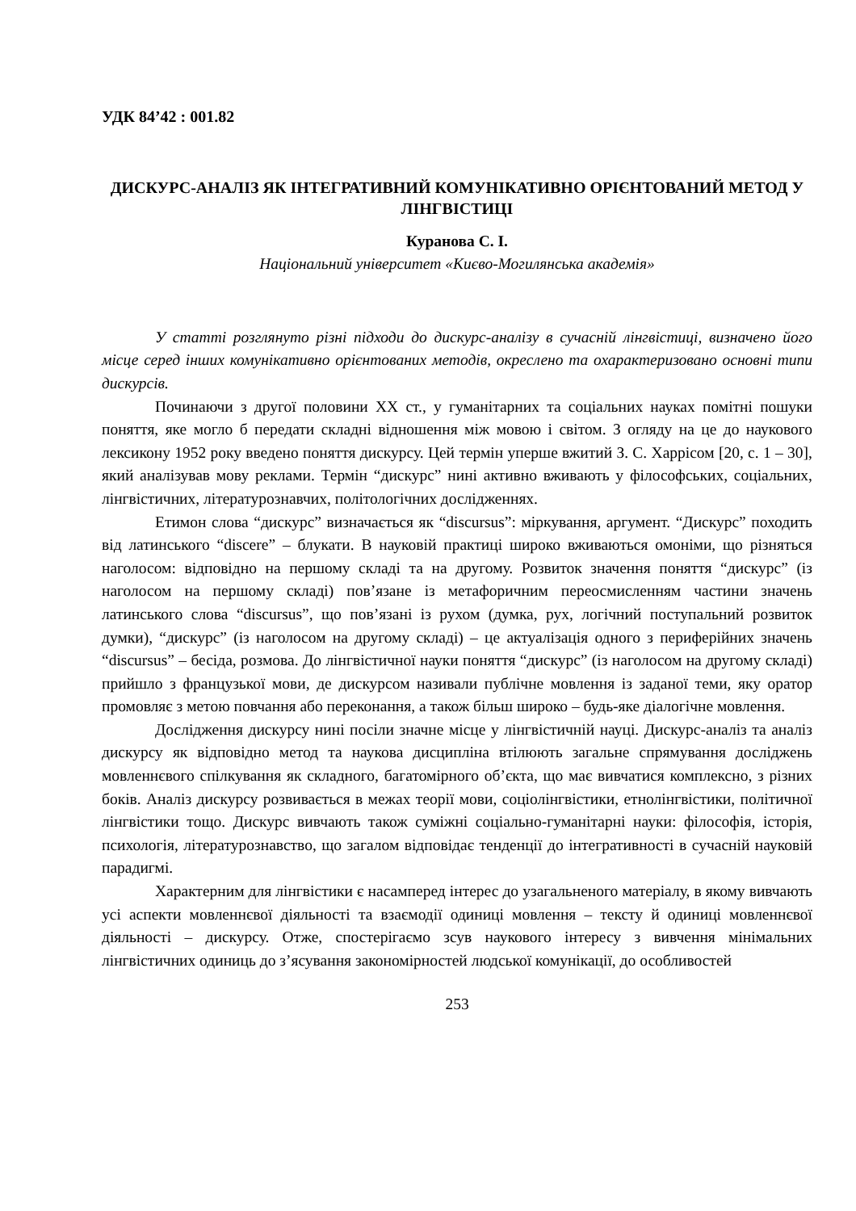УДК 84’42 : 001.82
ДИСКУРС-АНАЛІЗ ЯК ІНТЕГРАТИВНИЙ КОМУНІКАТИВНО ОРІЄНТОВАНИЙ МЕТОД У ЛІНГВІСТИЦІ
Куранова С. І.
Національний університет «Києво-Могилянська академія»
У статті розглянуто різні підходи до дискурс-аналізу в сучасній лінгвістиці, визначено його місце серед інших комунікативно орієнтованих методів, окреслено та охарактеризовано основні типи дискурсів.
Починаючи з другої половини ХХ ст., у гуманітарних та соціальних науках помітні пошуки поняття, яке могло б передати складні відношення між мовою і світом. З огляду на це до наукового лексикону 1952 року введено поняття дискурсу. Цей термін уперше вжитий З. С. Харрісом [20, с. 1 – 30], який аналізував мову реклами. Термін “дискурс” нині активно вживають у філософських, соціальних, лінгвістичних, літературознавчих, політологічних дослідженнях.
Етимон слова “дискурс” визначається як “discursus”: міркування, аргумент. “Дискурс” походить від латинського “discere” – блукати. В науковій практиці широко вживаються омоніми, що різняться наголосом: відповідно на першому складі та на другому. Розвиток значення поняття “дискурс” (із наголосом на першому складі) пов’язане із метафоричним переосмисленням частини значень латинського слова “discursus”, що пов’язані із рухом (думка, рух, логічний поступальний розвиток думки), “дискурс” (із наголосом на другому складі) – це актуалізація одного з периферійних значень “discursus” – бесіда, розмова. До лінгвістичної науки поняття “дискурс” (із наголосом на другому складі) прийшло з французької мови, де дискурсом називали публічне мовлення із заданої теми, яку оратор промовляє з метою повчання або переконання, а також більш широко – будь-яке діалогічне мовлення.
Дослідження дискурсу нині посіли значне місце у лінгвістичній науці. Дискурс-аналіз та аналіз дискурсу як відповідно метод та наукова дисципліна втілюють загальне спрямування досліджень мовленнєвого спілкування як складного, багатомірного об’єкта, що має вивчатися комплексно, з різних боків. Аналіз дискурсу розвивається в межах теорії мови, соціолінгвістики, етнолінгвістики, політичної лінгвістики тощо. Дискурс вивчають також суміжні соціально-гуманітарні науки: філософія, історія, психологія, літературознавство, що загалом відповідає тенденції до інтегративності в сучасній науковій парадигмі.
Характерним для лінгвістики є насамперед інтерес до узагальненого матеріалу, в якому вивчають усі аспекти мовленнєвої діяльності та взаємодії одиниці мовлення – тексту й одиниці мовленнєвої діяльності – дискурсу. Отже, спостерігаємо зсув наукового інтересу з вивчення мінімальних лінгвістичних одиниць до з’ясування закономірностей людської комунікації, до особливостей
253